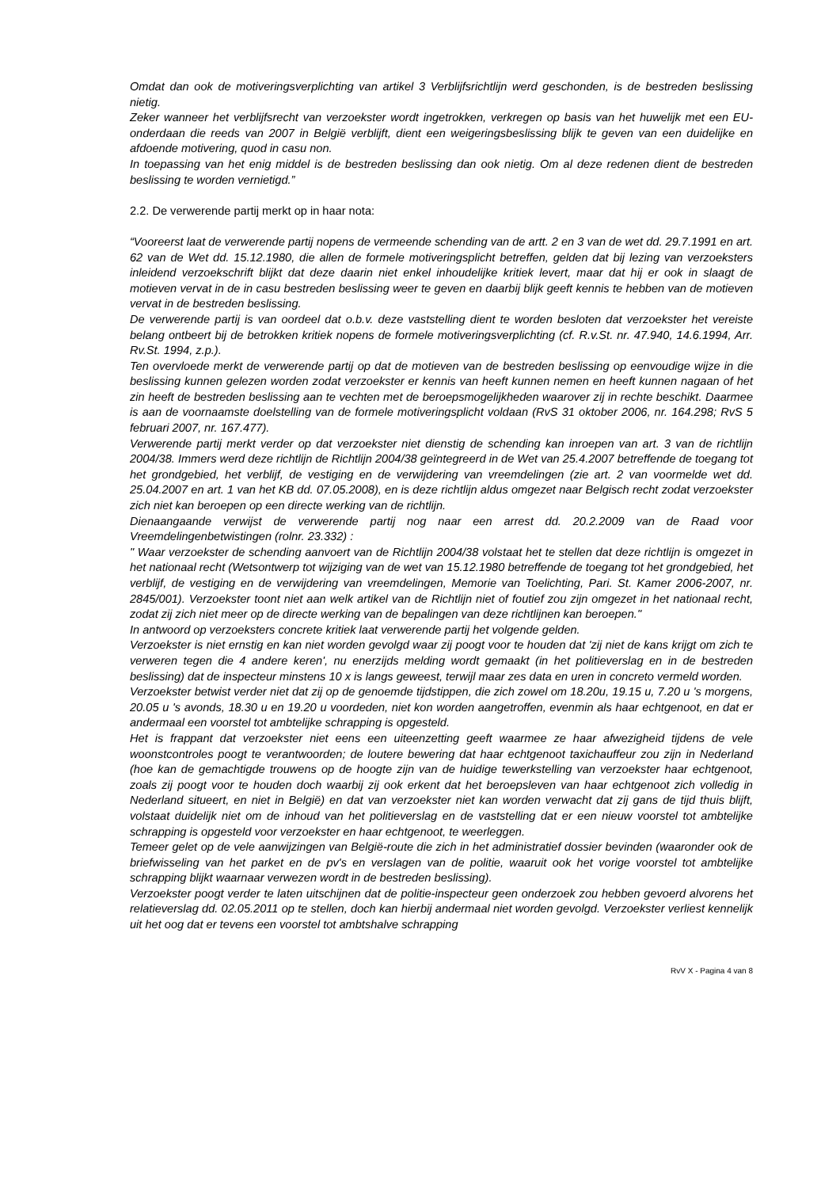Omdat dan ook de motiveringsverplichting van artikel 3 Verblijfsrichtlijn werd geschonden, is de bestreden beslissing nietig.
Zeker wanneer het verblijfsrecht van verzoekster wordt ingetrokken, verkregen op basis van het huwelijk met een EU-onderdaan die reeds van 2007 in België verblijft, dient een weigeringsbeslissing blijk te geven van een duidelijke en afdoende motivering, quod in casu non.
In toepassing van het enig middel is de bestreden beslissing dan ook nietig. Om al deze redenen dient de bestreden beslissing te worden vernietigd.”
2.2. De verwerende partij merkt op in haar nota:
“Vooreerst laat de verwerende partij nopens de vermeende schending van de artt. 2 en 3 van de wet dd. 29.7.1991 en art. 62 van de Wet dd. 15.12.1980, die allen de formele motiveringsplicht betreffen, gelden dat bij lezing van verzoeksters inleidend verzoekschrift blijkt dat deze daarin niet enkel inhoudelijke kritiek levert, maar dat hij er ook in slaagt de motieven vervat in de in casu bestreden beslissing weer te geven en daarbij blijk geeft kennis te hebben van de motieven vervat in de bestreden beslissing.
De verwerende partij is van oordeel dat o.b.v. deze vaststelling dient te worden besloten dat verzoekster het vereiste belang ontbeert bij de betrokken kritiek nopens de formele motiveringsverplichting (cf. R.v.St. nr. 47.940, 14.6.1994, Arr. Rv.St. 1994, z.p.).
Ten overvloede merkt de verwerende partij op dat de motieven van de bestreden beslissing op eenvoudige wijze in die beslissing kunnen gelezen worden zodat verzoekster er kennis van heeft kunnen nemen en heeft kunnen nagaan of het zin heeft de bestreden beslissing aan te vechten met de beroepsmogelijkheden waarover zij in rechte beschikt. Daarmee is aan de voornaamste doelstelling van de formele motiveringsplicht voldaan (RvS 31 oktober 2006, nr. 164.298; RvS 5 februari 2007, nr. 167.477).
Verwerende partij merkt verder op dat verzoekster niet dienstig de schending kan inroepen van art. 3 van de richtlijn 2004/38. Immers werd deze richtlijn de Richtlijn 2004/38 geïntegreerd in de Wet van 25.4.2007 betreffende de toegang tot het grondgebied, het verblijf, de vestiging en de verwijdering van vreemdelingen (zie art. 2 van voormelde wet dd. 25.04.2007 en art. 1 van het KB dd. 07.05.2008), en is deze richtlijn aldus omgezet naar Belgisch recht zodat verzoekster zich niet kan beroepen op een directe werking van de richtlijn.
Dienaangaande verwijst de verwerende partij nog naar een arrest dd. 20.2.2009 van de Raad voor Vreemdelingenbetwistingen (rolnr. 23.332) :
" Waar verzoekster de schending aanvoert van de Richtlijn 2004/38 volstaat het te stellen dat deze richtlijn is omgezet in het nationaal recht (Wetsontwerp tot wijziging van de wet van 15.12.1980 betreffende de toegang tot het grondgebied, het verblijf, de vestiging en de verwijdering van vreemdelingen, Memorie van Toelichting, Pari. St. Kamer 2006-2007, nr. 2845/001). Verzoekster toont niet aan welk artikel van de Richtlijn niet of foutief zou zijn omgezet in het nationaal recht, zodat zij zich niet meer op de directe werking van de bepalingen van deze richtlijnen kan beroepen."
In antwoord op verzoeksters concrete kritiek laat verwerende partij het volgende gelden.
Verzoekster is niet ernstig en kan niet worden gevolgd waar zij poogt voor te houden dat 'zij niet de kans krijgt om zich te verweren tegen die 4 andere keren', nu enerzijds melding wordt gemaakt (in het politieverslag en in de bestreden beslissing) dat de inspecteur minstens 10 x is langs geweest, terwijl maar zes data en uren in concreto vermeld worden.
Verzoekster betwist verder niet dat zij op de genoemde tijdstippen, die zich zowel om 18.20u, 19.15 u, 7.20 u 's morgens, 20.05 u 's avonds, 18.30 u en 19.20 u voordeden, niet kon worden aangetroffen, evenmin als haar echtgenoot, en dat er andermaal een voorstel tot ambtelijke schrapping is opgesteld.
Het is frappant dat verzoekster niet eens een uiteenzetting geeft waarmee ze haar afwezigheid tijdens de vele woonstcontroles poogt te verantwoorden; de loutere bewering dat haar echtgenoot taxichauffeur zou zijn in Nederland (hoe kan de gemachtigde trouwens op de hoogte zijn van de huidige tewerkstelling van verzoekster haar echtgenoot, zoals zij poogt voor te houden doch waarbij zij ook erkent dat het beroepsleven van haar echtgenoot zich volledig in Nederland situeert, en niet in België) en dat van verzoekster niet kan worden verwacht dat zij gans de tijd thuis blijft, volstaat duidelijk niet om de inhoud van het politieverslag en de vaststelling dat er een nieuw voorstel tot ambtelijke schrapping is opgesteld voor verzoekster en haar echtgenoot, te weerleggen.
Temeer gelet op de vele aanwijzingen van België-route die zich in het administratief dossier bevinden (waaronder ook de briefwisseling van het parket en de pv's en verslagen van de politie, waaruit ook het vorige voorstel tot ambtelijke schrapping blijkt waarnaar verwezen wordt in de bestreden beslissing).
Verzoekster poogt verder te laten uitschijnen dat de politie-inspecteur geen onderzoek zou hebben gevoerd alvorens het relatieverslag dd. 02.05.2011 op te stellen, doch kan hierbij andermaal niet worden gevolgd. Verzoekster verliest kennelijk uit het oog dat er tevens een voorstel tot ambtshalve schrapping
RvV X - Pagina 4 van 8